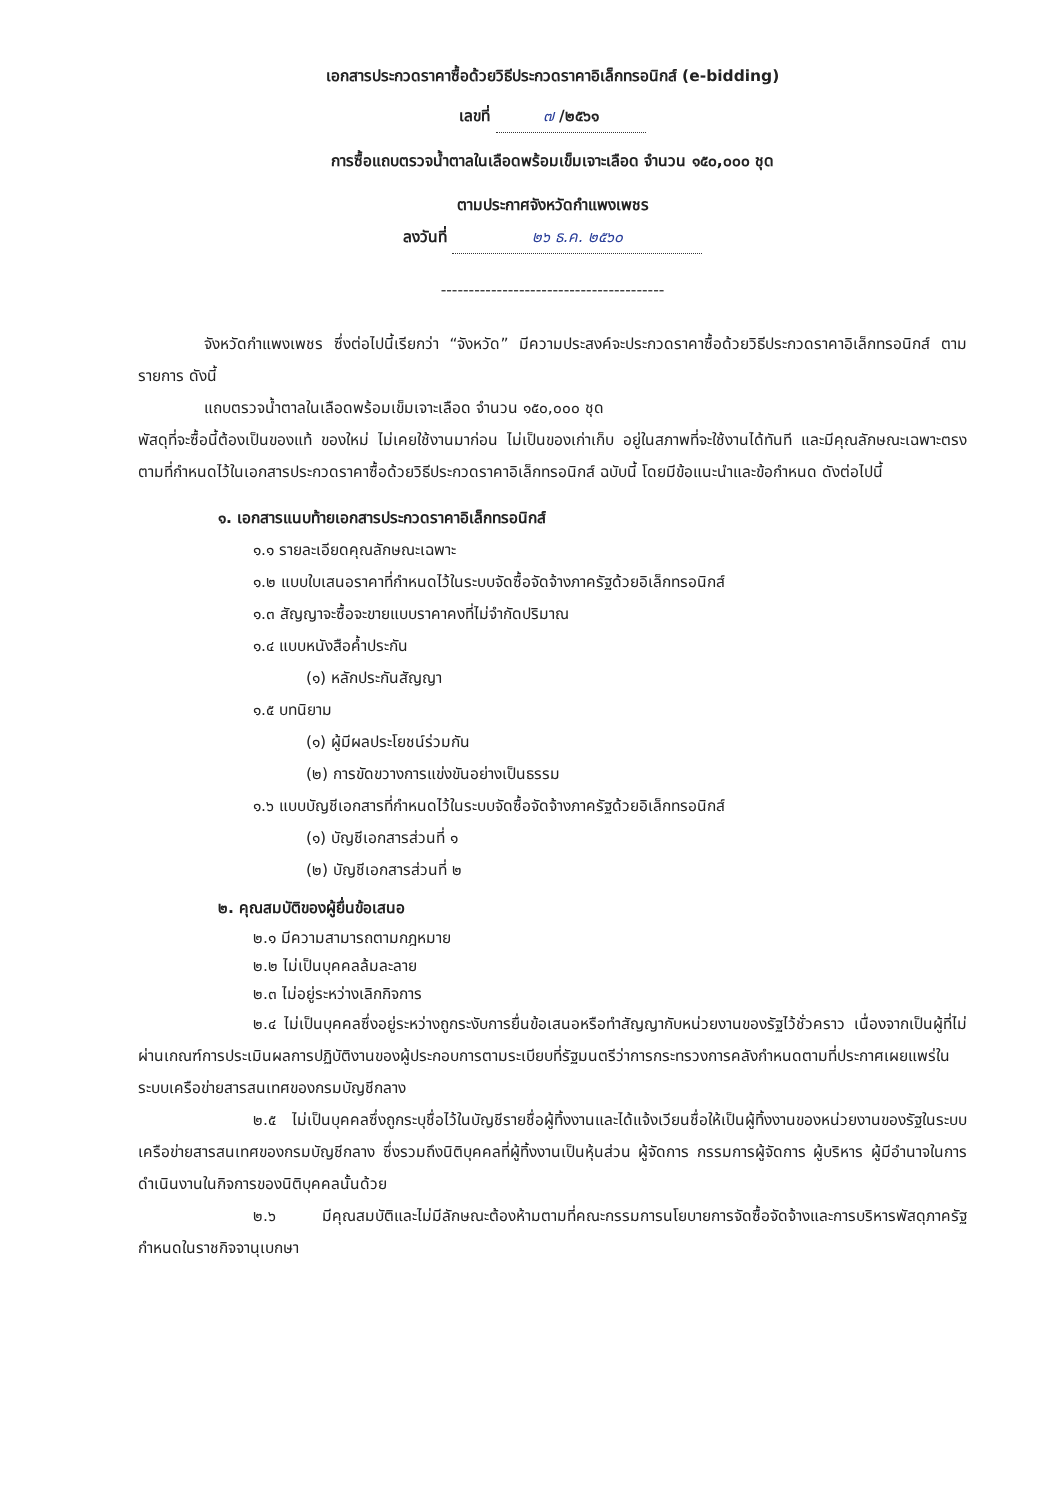เอกสารประกวดราคาซื้อด้วยวิธีประกวดราคาอิเล็กทรอนิกส์ (e-bidding)
เลขที่ ๗ /๒๕๖๑
การซื้อแถบตรวจน้ำตาลในเลือดพร้อมเข็มเจาะเลือด จำนวน ๑๕๐,๐๐๐ ชุด
ตามประกาศจังหวัดกำแพงเพชร
ลงวันที่ ๒๖ ธ.ค. ๒๕๖๐
----------------------------------------
จังหวัดกำแพงเพชร ซึ่งต่อไปนี้เรียกว่า “จังหวัด” มีความประสงค์จะประกวดราคาซื้อด้วยวิธีประกวดราคาอิเล็กทรอนิกส์ ตามรายการ ดังนี้
แถบตรวจน้ำตาลในเลือดพร้อมเข็มเจาะเลือด จำนวน ๑๕๐,๐๐๐ ชุด
พัสดุที่จะซื้อนี้ต้องเป็นของแท้ ของใหม่ ไม่เคยใช้งานมาก่อน ไม่เป็นของเก่าเก็บ อยู่ในสภาพที่จะใช้งานได้ทันที และมีคุณลักษณะเฉพาะตรงตามที่กำหนดไว้ในเอกสารประกวดราคาซื้อด้วยวิธีประกวดราคาอิเล็กทรอนิกส์ ฉบับนี้ โดยมีข้อแนะนำและข้อกำหนด ดังต่อไปนี้
๑. เอกสารแนบท้ายเอกสารประกวดราคาอิเล็กทรอนิกส์
๑.๑ รายละเอียดคุณลักษณะเฉพาะ
๑.๒ แบบใบเสนอราคาที่กำหนดไว้ในระบบจัดซื้อจัดจ้างภาครัฐด้วยอิเล็กทรอนิกส์
๑.๓ สัญญาจะซื้อจะขายแบบราคาคงที่ไม่จำกัดปริมาณ
๑.๔ แบบหนังสือค้ำประกัน
(๑) หลักประกันสัญญา
๑.๕ บทนิยาม
(๑) ผู้มีผลประโยชน์ร่วมกัน
(๒) การขัดขวางการแข่งขันอย่างเป็นธรรม
๑.๖ แบบบัญชีเอกสารที่กำหนดไว้ในระบบจัดซื้อจัดจ้างภาครัฐด้วยอิเล็กทรอนิกส์
(๑) บัญชีเอกสารส่วนที่ ๑
(๒) บัญชีเอกสารส่วนที่ ๒
๒. คุณสมบัติของผู้ยื่นข้อเสนอ
๒.๑ มีความสามารถตามกฎหมาย
๒.๒ ไม่เป็นบุคคลล้มละลาย
๒.๓ ไม่อยู่ระหว่างเลิกกิจการ
๒.๔ ไม่เป็นบุคคลซึ่งอยู่ระหว่างถูกระงับการยื่นข้อเสนอหรือทำสัญญากับหน่วยงานของรัฐไว้ชั่วคราว เนื่องจากเป็นผู้ที่ไม่ผ่านเกณฑ์การประเมินผลการปฏิบัติงานของผู้ประกอบการตามระเบียบที่รัฐมนตรีว่าการกระทรวงการคลังกำหนดตามที่ประกาศเผยแพร่ในระบบเครือข่ายสารสนเทศของกรมบัญชีกลาง
๒.๕ ไม่เป็นบุคคลซึ่งถูกระบุชื่อไว้ในบัญชีรายชื่อผู้ทิ้งงานและได้แจ้งเวียนชื่อให้เป็นผู้ทิ้งงานของหน่วยงานของรัฐในระบบเครือข่ายสารสนเทศของกรมบัญชีกลาง ซึ่งรวมถึงนิติบุคคลที่ผู้ทิ้งงานเป็นหุ้นส่วน ผู้จัดการ กรรมการผู้จัดการ ผู้บริหาร ผู้มีอำนาจในการดำเนินงานในกิจการของนิติบุคคลนั้นด้วย
๒.๖ มีคุณสมบัติและไม่มีลักษณะต้องห้ามตามที่คณะกรรมการนโยบายการจัดซื้อจัดจ้างและการบริหารพัสดุภาครัฐกำหนดในราชกิจจานุเบกษา